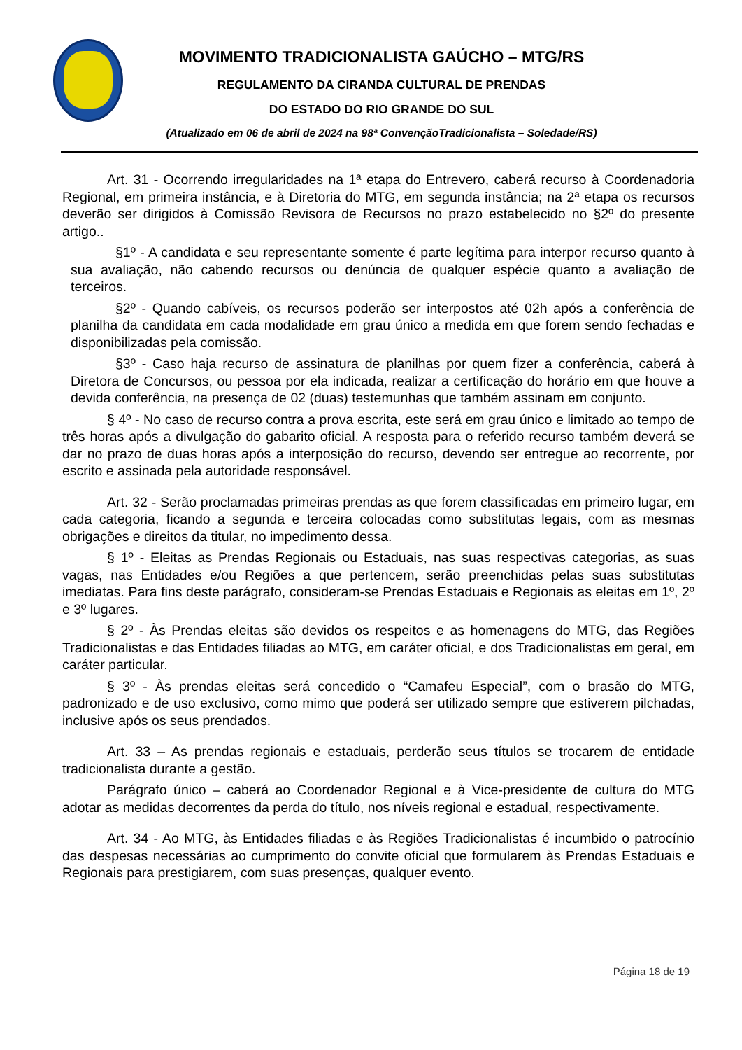MOVIMENTO TRADICIONALISTA GAÚCHO – MTG/RS
REGULAMENTO DA CIRANDA CULTURAL DE PRENDAS
DO ESTADO DO RIO GRANDE DO SUL
(Atualizado em 06 de abril de 2024 na 98ª ConvençãoTradicionalista – Soledade/RS)
Art. 31 - Ocorrendo irregularidades na 1ª etapa do Entrevero, caberá recurso à Coordenadoria Regional, em primeira instância, e à Diretoria do MTG, em segunda instância; na 2ª etapa os recursos deverão ser dirigidos à Comissão Revisora de Recursos no prazo estabelecido no §2º do presente artigo..
§1º - A candidata e seu representante somente é parte legítima para interpor recurso quanto à sua avaliação, não cabendo recursos ou denúncia de qualquer espécie quanto a avaliação de terceiros.
§2º - Quando cabíveis, os recursos poderão ser interpostos até 02h após a conferência de planilha da candidata em cada modalidade em grau único a medida em que forem sendo fechadas e disponibilizadas pela comissão.
§3º - Caso haja recurso de assinatura de planilhas por quem fizer a conferência, caberá à Diretora de Concursos, ou pessoa por ela indicada, realizar a certificação do horário em que houve a devida conferência, na presença de 02 (duas) testemunhas que também assinam em conjunto.
§ 4º - No caso de recurso contra a prova escrita, este será em grau único e limitado ao tempo de três horas após a divulgação do gabarito oficial. A resposta para o referido recurso também deverá se dar no prazo de duas horas após a interposição do recurso, devendo ser entregue ao recorrente, por escrito e assinada pela autoridade responsável.
Art. 32 - Serão proclamadas primeiras prendas as que forem classificadas em primeiro lugar, em cada categoria, ficando a segunda e terceira colocadas como substitutas legais, com as mesmas obrigações e direitos da titular, no impedimento dessa.
§ 1º - Eleitas as Prendas Regionais ou Estaduais, nas suas respectivas categorias, as suas vagas, nas Entidades e/ou Regiões a que pertencem, serão preenchidas pelas suas substitutas imediatas. Para fins deste parágrafo, consideram-se Prendas Estaduais e Regionais as eleitas em 1º, 2º e 3º lugares.
§ 2º - Às Prendas eleitas são devidos os respeitos e as homenagens do MTG, das Regiões Tradicionalistas e das Entidades filiadas ao MTG, em caráter oficial, e dos Tradicionalistas em geral, em caráter particular.
§ 3º - Às prendas eleitas será concedido o “Camafeu Especial”, com o brasão do MTG, padronizado e de uso exclusivo, como mimo que poderá ser utilizado sempre que estiverem pilchadas, inclusive após os seus prendados.
Art. 33 – As prendas regionais e estaduais, perderão seus títulos se trocarem de entidade tradicionalista durante a gestão.
Parágrafo único – caberá ao Coordenador Regional e à Vice-presidente de cultura do MTG adotar as medidas decorrentes da perda do título, nos níveis regional e estadual, respectivamente.
Art. 34 - Ao MTG, às Entidades filiadas e às Regiões Tradicionalistas é incumbido o patrocínio das despesas necessárias ao cumprimento do convite oficial que formularem às Prendas Estaduais e Regionais para prestigiarem, com suas presenças, qualquer evento.
Página 18 de 19